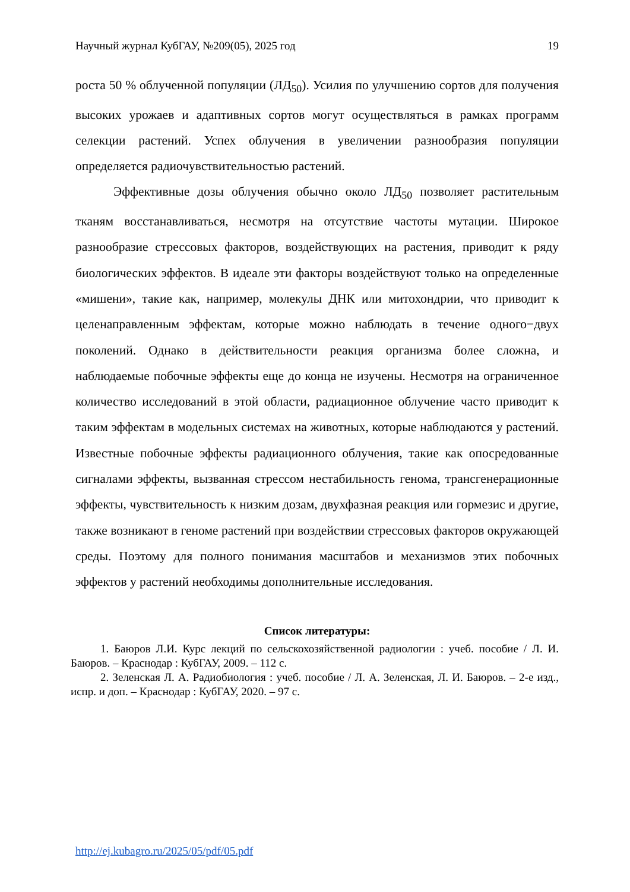Научный журнал КубГАУ, №209(05), 2025 год 19
роста 50 % облученной популяции (ЛД<sub>50</sub>). Усилия по улучшению сортов для получения высоких урожаев и адаптивных сортов могут осуществляться в рамках программ селекции растений. Успех облучения в увеличении разнообразия популяции определяется радиочувствительностью растений.
Эффективные дозы облучения обычно около ЛД<sub>50</sub> позволяет растительным тканям восстанавливаться, несмотря на отсутствие частоты мутации. Широкое разнообразие стрессовых факторов, воздействующих на растения, приводит к ряду биологических эффектов. В идеале эти факторы воздействуют только на определенные «мишени», такие как, например, молекулы ДНК или митохондрии, что приводит к целенаправленным эффектам, которые можно наблюдать в течение одного−двух поколений. Однако в действительности реакция организма более сложна, и наблюдаемые побочные эффекты еще до конца не изучены. Несмотря на ограниченное количество исследований в этой области, радиационное облучение часто приводит к таким эффектам в модельных системах на животных, которые наблюдаются у растений. Известные побочные эффекты радиационного облучения, такие как опосредованные сигналами эффекты, вызванная стрессом нестабильность генома, трансгенерационные эффекты, чувствительность к низким дозам, двухфазная реакция или гормезис и другие, также возникают в геноме растений при воздействии стрессовых факторов окружающей среды. Поэтому для полного понимания масштабов и механизмов этих побочных эффектов у растений необходимы дополнительные исследования.
Список литературы:
1. Баюров Л.И. Курс лекций по сельскохозяйственной радиологии : учеб. пособие / Л. И. Баюров. – Краснодар : КубГАУ, 2009. – 112 с.
2. Зеленская Л. А. Радиобиология : учеб. пособие / Л. А. Зеленская, Л. И. Баюров. – 2-е изд., испр. и доп. – Краснодар : КубГАУ, 2020. – 97 с.
http://ej.kubagro.ru/2025/05/pdf/05.pdf